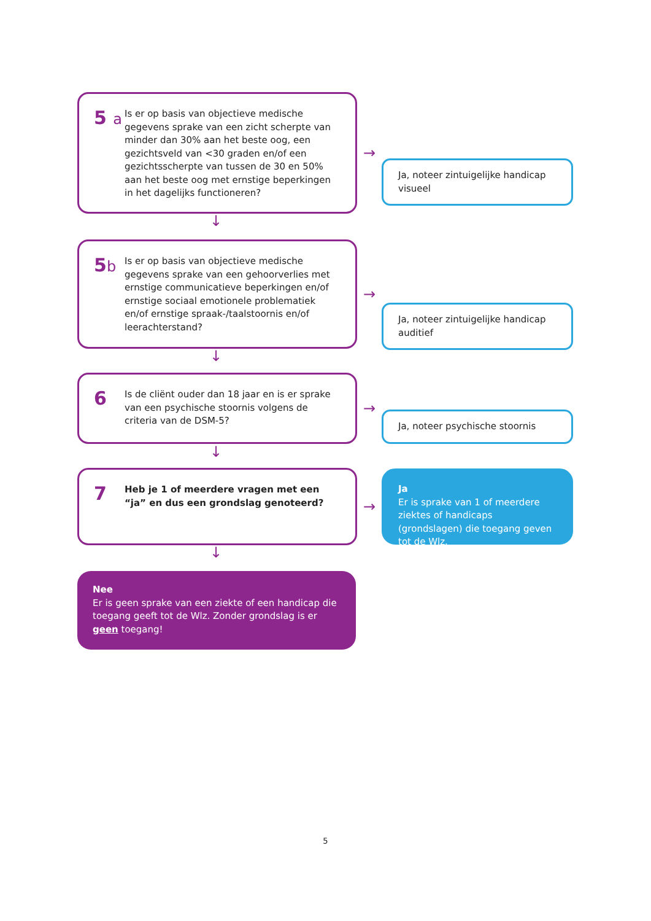5 a
Is er op basis van objectieve medische gegevens sprake van een zicht scherpte van minder dan 30% aan het beste oog, een gezichtsveld van <30 graden en/of een gezichtsscherpte van tussen de 30 en 50% aan het beste oog met ernstige beperkingen in het dagelijks functioneren?
→
Ja, noteer zintuigelijke handicap visueel
↓
5b
Is er op basis van objectieve medische gegevens sprake van een gehoorverlies met ernstige communicatieve beperkingen en/of ernstige sociaal emotionele problematiek en/of ernstige spraak-/taalstoornis en/of leerachterstand?
→
Ja, noteer zintuigelijke handicap auditief
↓
6
Is de cliënt ouder dan 18 jaar en is er sprake van een psychische stoornis volgens de criteria van de DSM-5?
→
Ja, noteer psychische stoornis
↓
7
Heb je 1 of meerdere vragen met een “ja” en dus een grondslag genoteerd?
→
Ja
Er is sprake van 1 of meerdere ziektes of handicaps (grondslagen) die toegang geven tot de Wlz.
↓
Nee
Er is geen sprake van een ziekte of een handicap die toegang geeft tot de Wlz. Zonder grondslag is er geen toegang!
5